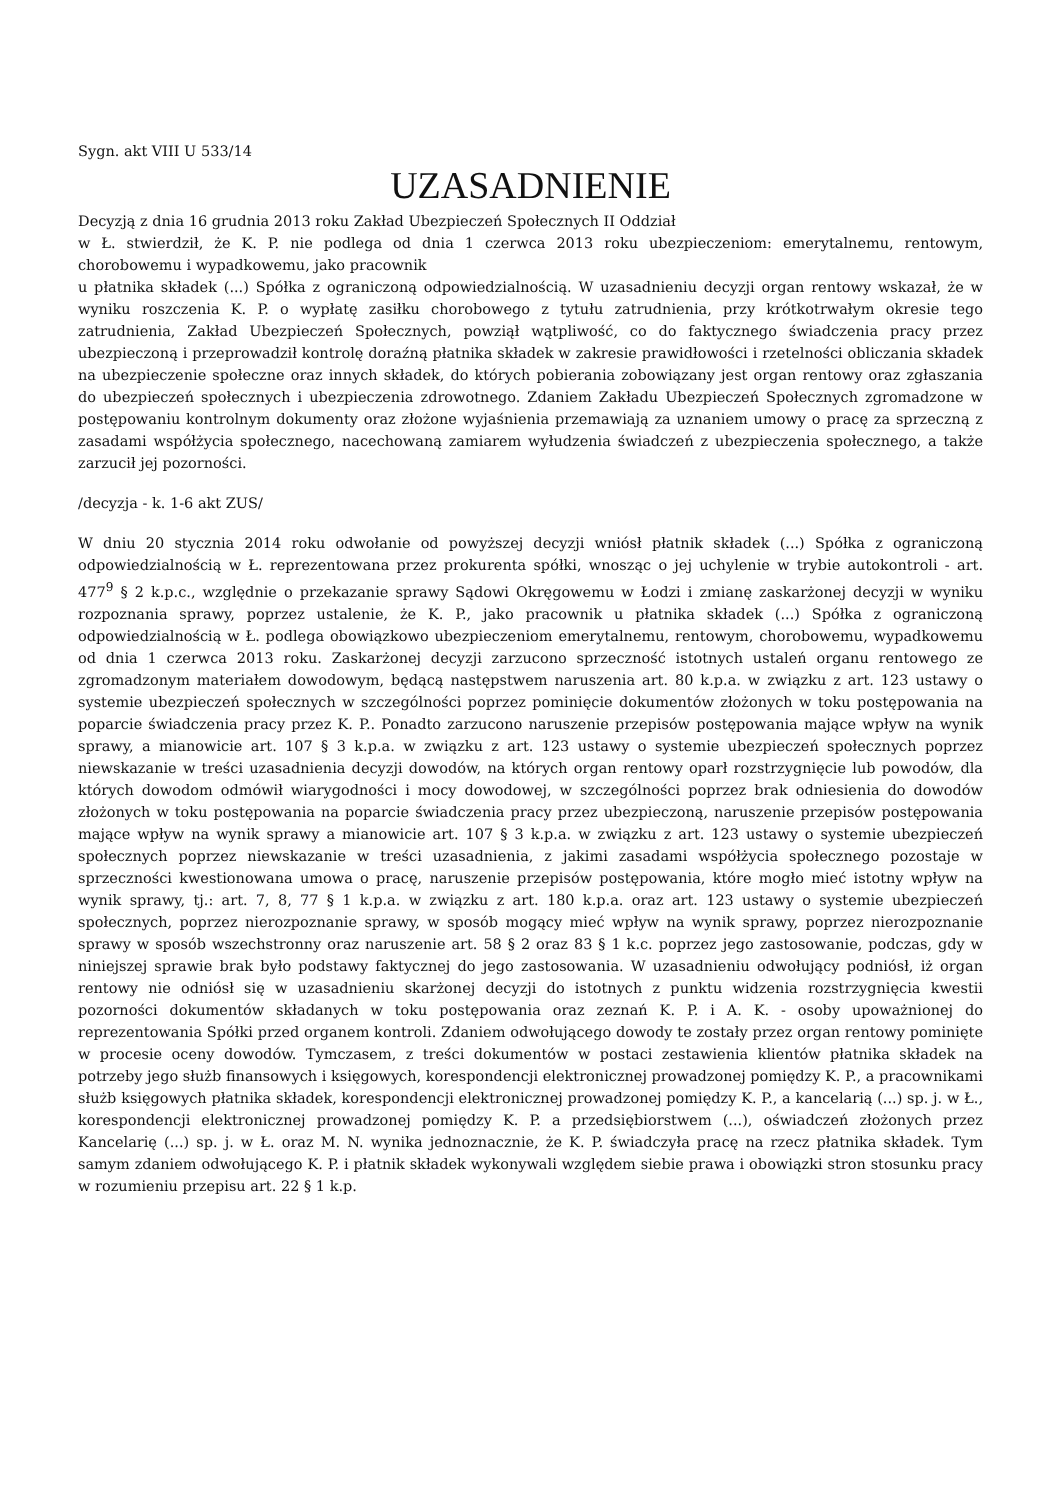Sygn. akt VIII U 533/14
UZASADNIENIE
Decyzją z dnia 16 grudnia 2013 roku Zakład Ubezpieczeń Społecznych II Oddział
w Ł. stwierdził, że K. P. nie podlega od dnia 1 czerwca 2013 roku ubezpieczeniom: emerytalnemu, rentowym, chorobowemu i wypadkowemu, jako pracownik
u płatnika składek (...) Spółka z ograniczoną odpowiedzialnością. W uzasadnieniu decyzji organ rentowy wskazał, że w wyniku roszczenia K. P. o wypłatę zasiłku chorobowego z tytułu zatrudnienia, przy krótkotrwałym okresie tego zatrudnienia, Zakład Ubezpieczeń Społecznych, powziął wątpliwość, co do faktycznego świadczenia pracy przez ubezpieczoną i przeprowadził kontrolę doraźną płatnika składek w zakresie prawidłowości i rzetelności obliczania składek na ubezpieczenie społeczne oraz innych składek, do których pobierania zobowiązany jest organ rentowy oraz zgłaszania do ubezpieczeń społecznych i ubezpieczenia zdrowotnego. Zdaniem Zakładu Ubezpieczeń Społecznych zgromadzone w postępowaniu kontrolnym dokumenty oraz złożone wyjaśnienia przemawiają za uznaniem umowy o pracę za sprzeczną z zasadami współżycia społecznego, nacechowaną zamiarem wyłudzenia świadczeń z ubezpieczenia społecznego, a także zarzucił jej pozorności.
/decyzja - k. 1-6 akt ZUS/
W dniu 20 stycznia 2014 roku odwołanie od powyższej decyzji wniósł płatnik składek (...) Spółka z ograniczoną odpowiedzialnością w Ł. reprezentowana przez prokurenta spółki, wnosząc o jej uchylenie w trybie autokontroli - art. 477<sup>9</sup> § 2 k.p.c., względnie o przekazanie sprawy Sądowi Okręgowemu w Łodzi i zmianę zaskarżonej decyzji w wyniku rozpoznania sprawy, poprzez ustalenie, że K. P., jako pracownik u płatnika składek (...) Spółka z ograniczoną odpowiedzialnością w Ł. podlega obowiązkowo ubezpieczeniom emerytalnemu, rentowym, chorobowemu, wypadkowemu od dnia 1 czerwca 2013 roku. Zaskarżonej decyzji zarzucono sprzeczność istotnych ustaleń organu rentowego ze zgromadzonym materiałem dowodowym, będącą następstwem naruszenia art. 80 k.p.a. w związku z art. 123 ustawy o systemie ubezpieczeń społecznych w szczególności poprzez pominięcie dokumentów złożonych w toku postępowania na poparcie świadczenia pracy przez K. P.. Ponadto zarzucono naruszenie przepisów postępowania mające wpływ na wynik sprawy, a mianowicie art. 107 § 3 k.p.a. w związku z art. 123 ustawy o systemie ubezpieczeń społecznych poprzez niewskazanie w treści uzasadnienia decyzji dowodów, na których organ rentowy oparł rozstrzygnięcie lub powodów, dla których dowodom odmówił wiarygodności i mocy dowodowej, w szczególności poprzez brak odniesienia do dowodów złożonych w toku postępowania na poparcie świadczenia pracy przez ubezpieczoną, naruszenie przepisów postępowania mające wpływ na wynik sprawy a mianowicie art. 107 § 3 k.p.a. w związku z art. 123 ustawy o systemie ubezpieczeń społecznych poprzez niewskazanie w treści uzasadnienia, z jakimi zasadami współżycia społecznego pozostaje w sprzeczności kwestionowana umowa o pracę, naruszenie przepisów postępowania, które mogło mieć istotny wpływ na wynik sprawy, tj.: art. 7, 8, 77 § 1 k.p.a. w związku z art. 180 k.p.a. oraz art. 123 ustawy o systemie ubezpieczeń społecznych, poprzez nierozpoznanie sprawy, w sposób mogący mieć wpływ na wynik sprawy, poprzez nierozpoznanie sprawy w sposób wszechstronny oraz naruszenie art. 58 § 2 oraz 83 § 1 k.c. poprzez jego zastosowanie, podczas, gdy w niniejszej sprawie brak było podstawy faktycznej do jego zastosowania. W uzasadnieniu odwołujący podniósł, iż organ rentowy nie odniósł się w uzasadnieniu skarżonej decyzji do istotnych z punktu widzenia rozstrzygnięcia kwestii pozorności dokumentów składanych w toku postępowania oraz zeznań K. P. i A. K. - osoby upoważnionej do reprezentowania Spółki przed organem kontroli. Zdaniem odwołującego dowody te zostały przez organ rentowy pominięte w procesie oceny dowodów. Tymczasem, z treści dokumentów w postaci zestawienia klientów płatnika składek na potrzeby jego służb finansowych i księgowych, korespondencji elektronicznej prowadzonej pomiędzy K. P., a pracownikami służb księgowych płatnika składek, korespondencji elektronicznej prowadzonej pomiędzy K. P., a kancelarią (...) sp. j. w Ł., korespondencji elektronicznej prowadzonej pomiędzy K. P. a przedsiębiorstwem (...), oświadczeń złożonych przez Kancelarię (...) sp. j. w Ł. oraz M. N. wynika jednoznacznie, że K. P. świadczyła pracę na rzecz płatnika składek. Tym samym zdaniem odwołującego K. P. i płatnik składek wykonywali względem siebie prawa i obowiązki stron stosunku pracy w rozumieniu przepisu art. 22 § 1 k.p.